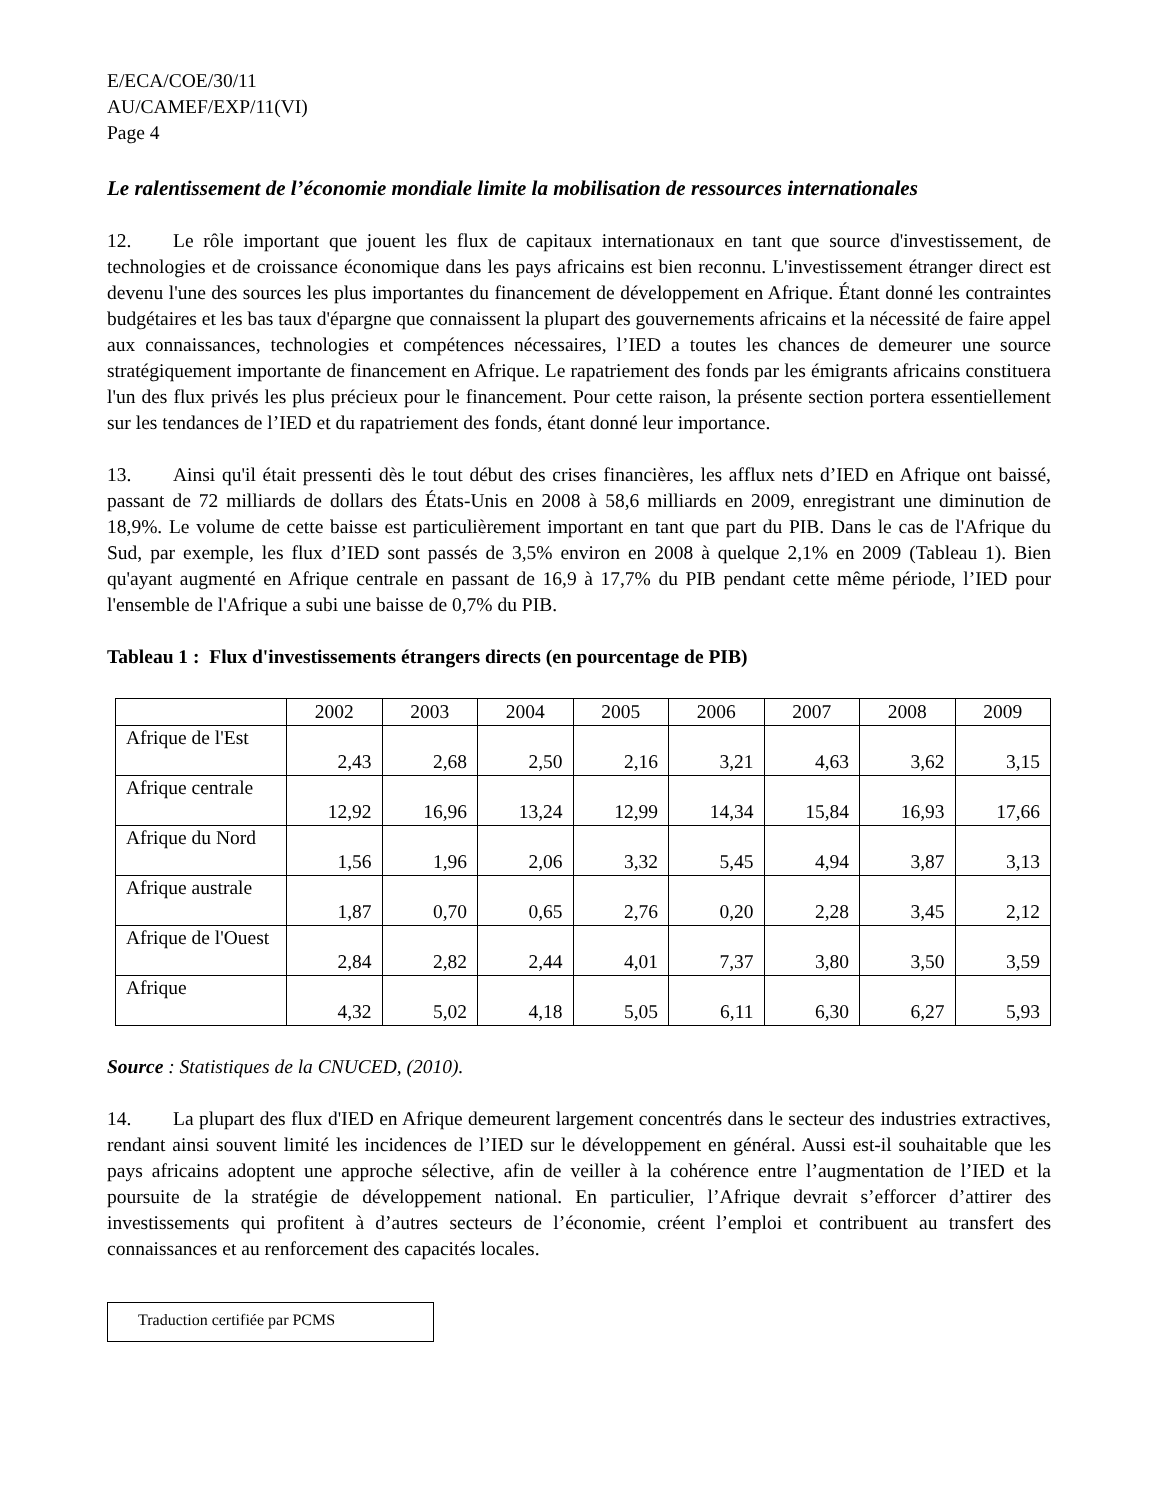E/ECA/COE/30/11
AU/CAMEF/EXP/11(VI)
Page 4
Le ralentissement de l’économie mondiale limite la mobilisation de ressources internationales
12. Le rôle important que jouent les flux de capitaux internationaux en tant que source d'investissement, de technologies et de croissance économique dans les pays africains est bien reconnu. L'investissement étranger direct est devenu l'une des sources les plus importantes du financement de développement en Afrique. Étant donné les contraintes budgétaires et les bas taux d'épargne que connaissent la plupart des gouvernements africains et la nécessité de faire appel aux connaissances, technologies et compétences nécessaires, l’IED a toutes les chances de demeurer une source stratégiquement importante de financement en Afrique. Le rapatriement des fonds par les émigrants africains constituera l'un des flux privés les plus précieux pour le financement. Pour cette raison, la présente section portera essentiellement sur les tendances de l’IED et du rapatriement des fonds, étant donné leur importance.
13. Ainsi qu'il était pressenti dès le tout début des crises financières, les afflux nets d’IED en Afrique ont baissé, passant de 72 milliards de dollars des États-Unis en 2008 à 58,6 milliards en 2009, enregistrant une diminution de 18,9%. Le volume de cette baisse est particulièrement important en tant que part du PIB. Dans le cas de l'Afrique du Sud, par exemple, les flux d’IED sont passés de 3,5% environ en 2008 à quelque 2,1% en 2009 (Tableau 1). Bien qu'ayant augmenté en Afrique centrale en passant de 16,9 à 17,7% du PIB pendant cette même période, l’IED pour l'ensemble de l'Afrique a subi une baisse de 0,7% du PIB.
Tableau 1 : Flux d'investissements étrangers directs (en pourcentage de PIB)
| | 2002 | 2003 | 2004 | 2005 | 2006 | 2007 | 2008 | 2009 |
| Afrique de l'Est | 2,43 | 2,68 | 2,50 | 2,16 | 3,21 | 4,63 | 3,62 | 3,15 |
| Afrique centrale | 12,92 | 16,96 | 13,24 | 12,99 | 14,34 | 15,84 | 16,93 | 17,66 |
| Afrique du Nord | 1,56 | 1,96 | 2,06 | 3,32 | 5,45 | 4,94 | 3,87 | 3,13 |
| Afrique australe | 1,87 | 0,70 | 0,65 | 2,76 | 0,20 | 2,28 | 3,45 | 2,12 |
| Afrique de l'Ouest | 2,84 | 2,82 | 2,44 | 4,01 | 7,37 | 3,80 | 3,50 | 3,59 |
| Afrique | 4,32 | 5,02 | 4,18 | 5,05 | 6,11 | 6,30 | 6,27 | 5,93 |
Source : Statistiques de la CNUCED, (2010).
14. La plupart des flux d'IED en Afrique demeurent largement concentrés dans le secteur des industries extractives, rendant ainsi souvent limité les incidences de l’IED sur le développement en général. Aussi est-il souhaitable que les pays africains adoptent une approche sélective, afin de veiller à la cohérence entre l’augmentation de l’IED et la poursuite de la stratégie de développement national. En particulier, l’Afrique devrait s’efforcer d’attirer des investissements qui profitent à d’autres secteurs de l’économie, créent l’emploi et contribuent au transfert des connaissances et au renforcement des capacités locales.
Traduction certifiée par PCMS